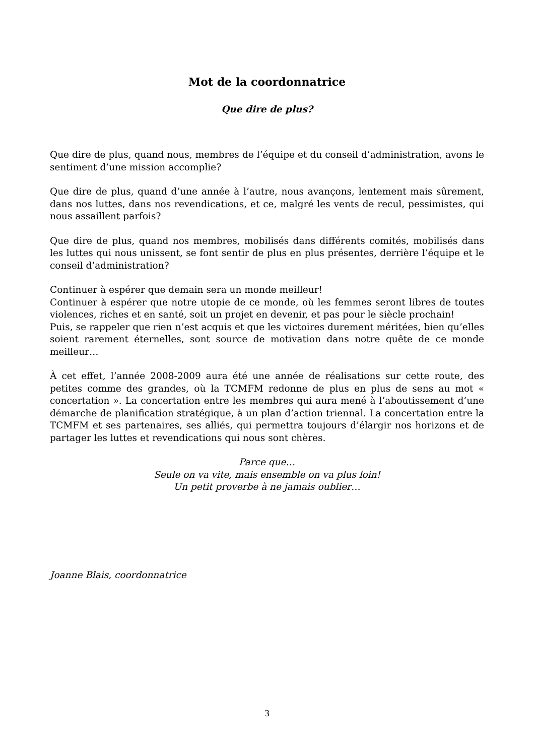Mot de la coordonnatrice
Que dire de plus?
Que dire de plus, quand nous, membres de l’équipe et du conseil d’administration, avons le sentiment d’une mission accomplie?
Que dire de plus, quand d’une année à l’autre, nous avançons, lentement mais sûrement, dans nos luttes, dans nos revendications, et ce, malgré les vents de recul, pessimistes, qui nous assaillent parfois?
Que dire de plus, quand nos membres, mobilisés dans différents comités, mobilisés dans les luttes qui nous unissent, se font sentir de plus en plus présentes, derrière l’équipe et le conseil d’administration?
Continuer à espérer que demain sera un monde meilleur!
Continuer à espérer que notre utopie de ce monde, où les femmes seront libres de toutes violences, riches et en santé, soit un projet en devenir, et pas pour le siècle prochain!
Puis, se rappeler que rien n’est acquis et que les victoires durement méritées, bien qu’elles soient rarement éternelles, sont source de motivation dans notre quête de ce monde meilleur…
À cet effet, l’année 2008-2009 aura été une année de réalisations sur cette route, des petites comme des grandes, où la TCMFM redonne de plus en plus de sens au mot « concertation ». La concertation entre les membres qui aura mené à l’aboutissement d’une démarche de planification stratégique, à un plan d’action triennal. La concertation entre la TCMFM et ses partenaires, ses alliés, qui permettra toujours d’élargir nos horizons et de partager les luttes et revendications qui nous sont chères.
Parce que…
Seule on va vite, mais ensemble on va plus loin!
Un petit proverbe à ne jamais oublier…
Joanne Blais, coordonnatrice
3